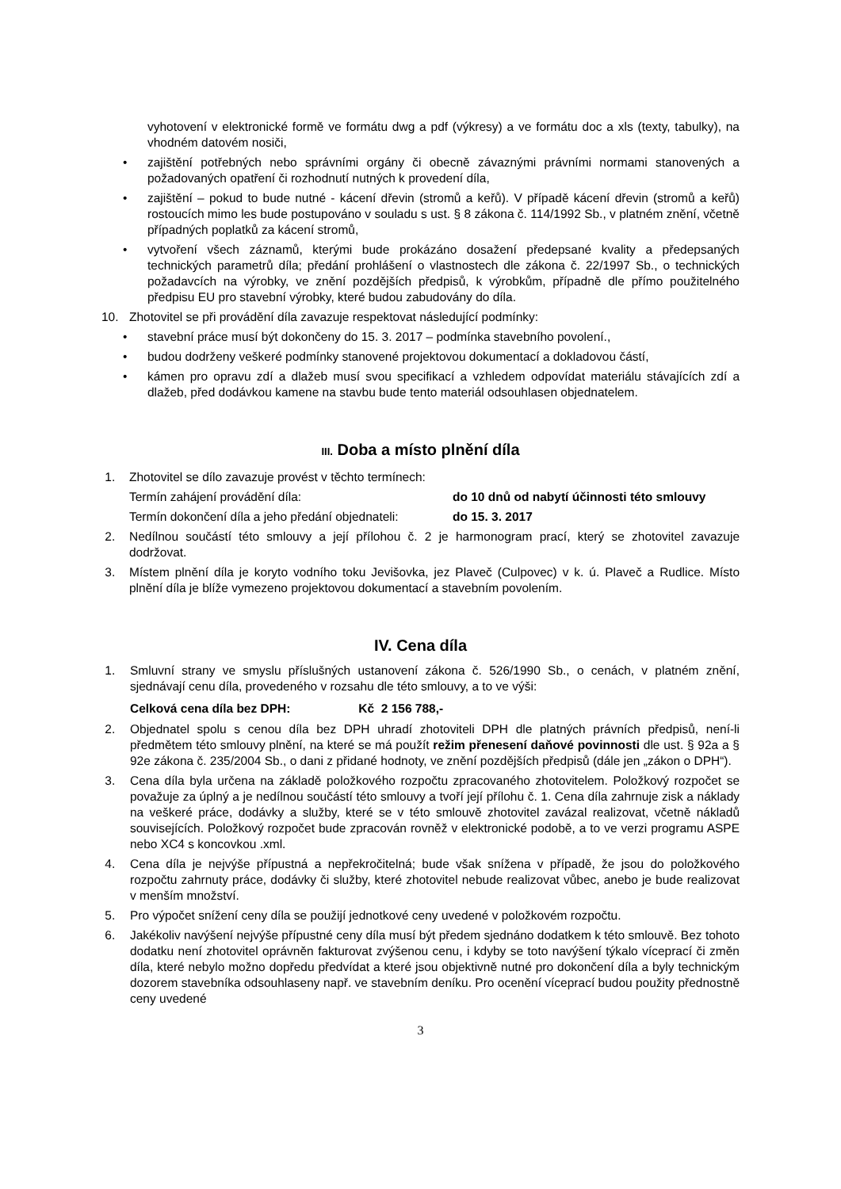vyhotovení v elektronické formě ve formátu dwg a pdf (výkresy) a ve formátu doc a xls (texty, tabulky), na vhodném datovém nosiči,
• zajištění potřebných nebo správními orgány či obecně závaznými právními normami stanovených a požadovaných opatření či rozhodnutí nutných k provedení díla,
• zajištění – pokud to bude nutné - kácení dřevin (stromů a keřů). V případě kácení dřevin (stromů a keřů) rostoucích mimo les bude postupováno v souladu s ust. § 8 zákona č. 114/1992 Sb., v platném znění, včetně případných poplatků za kácení stromů,
• vytvoření všech záznamů, kterými bude prokázáno dosažení předepsané kvality a předepsaných technických parametrů díla; předání prohlášení o vlastnostech dle zákona č. 22/1997 Sb., o technických požadavcích na výrobky, ve znění pozdějších předpisů, k výrobkům, případně dle přímo použitelného předpisu EU pro stavební výrobky, které budou zabudovány do díla.
10. Zhotovitel se při provádění díla zavazuje respektovat následující podmínky:
• stavební práce musí být dokončeny do 15. 3. 2017 – podmínka stavebního povolení.,
• budou dodrženy veškeré podmínky stanovené projektovou dokumentací a dokladovou částí,
• kámen pro opravu zdí a dlažeb musí svou specifikací a vzhledem odpovídat materiálu stávajících zdí a dlažeb, před dodávkou kamene na stavbu bude tento materiál odsouhlasen objednatelem.
III. Doba a místo plnění díla
1. Zhotovitel se dílo zavazuje provést v těchto termínech:
Termín zahájení provádění díla: do 10 dnů od nabytí účinnosti této smlouvy
Termín dokončení díla a jeho předání objednateli: do 15. 3. 2017
2. Nedílnou součástí této smlouvy a její přílohou č. 2 je harmonogram prací, který se zhotovitel zavazuje dodržovat.
3. Místem plnění díla je koryto vodního toku Jevišovka, jez Plaveč (Culpovec) v k. ú. Plaveč a Rudlice. Místo plnění díla je blíže vymezeno projektovou dokumentací a stavebním povolením.
IV. Cena díla
1. Smluvní strany ve smyslu příslušných ustanovení zákona č. 526/1990 Sb., o cenách, v platném znění, sjednávají cenu díla, provedeného v rozsahu dle této smlouvy, a to ve výši:
Celková cena díla bez DPH: Kč 2 156 788,-
2. Objednatel spolu s cenou díla bez DPH uhradí zhotoviteli DPH dle platných právních předpisů, není-li předmětem této smlouvy plnění, na které se má použít režim přenesení daňové povinnosti dle ust. § 92a a § 92e zákona č. 235/2004 Sb., o dani z přidané hodnoty, ve znění pozdějších předpisů (dále jen „zákon o DPH“).
3. Cena díla byla určena na základě položkového rozpočtu zpracovaného zhotovitelem. Položkový rozpočet se považuje za úplný a je nedílnou součástí této smlouvy a tvoří její přílohu č. 1. Cena díla zahrnuje zisk a náklady na veškeré práce, dodávky a služby, které se v této smlouvě zhotovitel zavázal realizovat, včetně nákladů souvisejících. Položkový rozpočet bude zpracován rovněž v elektronické podobě, a to ve verzi programu ASPE nebo XC4 s koncovkou .xml.
4. Cena díla je nejvýše přípustná a nepřekročitelná; bude však snížena v případě, že jsou do položkového rozpočtu zahrnuty práce, dodávky či služby, které zhotovitel nebude realizovat vůbec, anebo je bude realizovat v menším množství.
5. Pro výpočet snížení ceny díla se použijí jednotkové ceny uvedené v položkovém rozpočtu.
6. Jakékoliv navýšení nejvýše přípustné ceny díla musí být předem sjednáno dodatkem k této smlouvě. Bez tohoto dodatku není zhotovitel oprávněn fakturovat zvýšenou cenu, i kdyby se toto navýšení týkalo víceprací či změn díla, které nebylo možno dopředu předvídat a které jsou objektivně nutné pro dokončení díla a byly technickým dozorem stavebníka odsouhlaseny např. ve stavebním deníku. Pro ocenění víceprací budou použity přednostně ceny uvedené
3